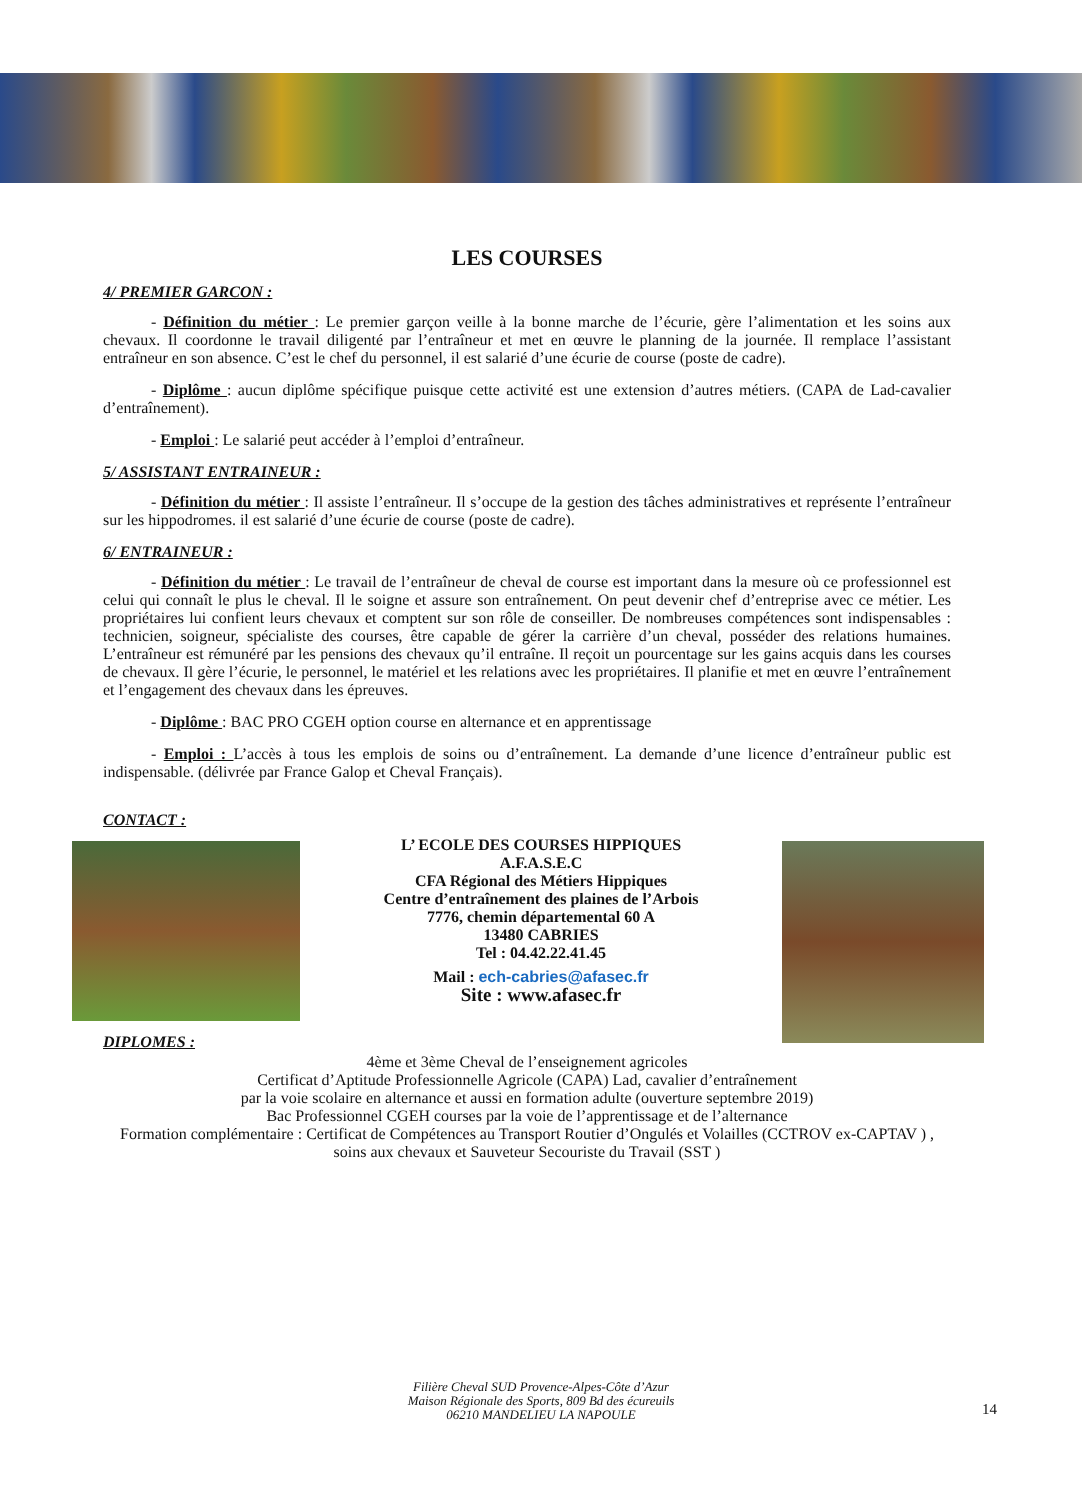LES COURSES
4/ PREMIER GARCON :
- Définition du métier : Le premier garçon veille à la bonne marche de l’écurie, gère l’alimentation et les soins aux chevaux. Il coordonne le travail diligenté par l’entraîneur et met en œuvre le planning de la journée. Il remplace l’assistant entraîneur en son absence. C’est le chef du personnel, il est salarié d’une écurie de course (poste de cadre).
- Diplôme : aucun diplôme spécifique puisque cette activité est une extension d’autres métiers. (CAPA de Lad-cavalier d’entraînement).
- Emploi : Le salarié peut accéder à l’emploi d’entraîneur.
5/ ASSISTANT ENTRAINEUR :
- Définition du métier : Il assiste l’entraîneur. Il s’occupe de la gestion des tâches administratives et représente l’entraîneur sur les hippodromes. il est salarié d’une écurie de course (poste de cadre).
6/ ENTRAINEUR :
- Définition du métier : Le travail de l’entraîneur de cheval de course est important dans la mesure où ce professionnel est celui qui connaît le plus le cheval. Il le soigne et assure son entraînement. On peut devenir chef d’entreprise avec ce métier. Les propriétaires lui confient leurs chevaux et comptent sur son rôle de conseiller. De nombreuses compétences sont indispensables : technicien, soigneur, spécialiste des courses, être capable de gérer la carrière d’un cheval, posséder des relations humaines. L’entraîneur est rémunéré par les pensions des chevaux qu’il entraîne. Il reçoit un pourcentage sur les gains acquis dans les courses de chevaux. Il gère l’écurie, le personnel, le matériel et les relations avec les propriétaires. Il planifie et met en œuvre l’entraînement et l’engagement des chevaux dans les épreuves.
- Diplôme : BAC PRO CGEH option course en alternance et en apprentissage
- Emploi : L’accès à tous les emplois de soins ou d’entraînement. La demande d’une licence d’entraîneur public est indispensable. (délivrée par France Galop et Cheval Français).
CONTACT :
L’ ECOLE DES COURSES HIPPIQUES
A.F.A.S.E.C
CFA Régional des Métiers Hippiques
Centre d’entraînement des plaines de l’Arbois
7776, chemin départemental 60 A
13480 CABRIES
Tel : 04.42.22.41.45
Mail : ech-cabries@afasec.fr
Site : www.afasec.fr
DIPLOMES :
4ème et 3ème Cheval de l’enseignement agricoles
Certificat d’Aptitude Professionnelle Agricole (CAPA) Lad, cavalier d’entraînement
par la voie scolaire en alternance et aussi en formation adulte (ouverture septembre 2019)
Bac Professionnel CGEH courses par la voie de l’apprentissage et de l’alternance
Formation complémentaire : Certificat de Compétences au Transport Routier d’Ongulés et Volailles (CCTROV ex-CAPTAV ) , soins aux chevaux et Sauveteur Secouriste du Travail (SST )
Filière Cheval SUD Provence-Alpes-Côte d’Azur
Maison Régionale des Sports, 809 Bd des écureuils
06210 MANDELIEU LA NAPOULE
14